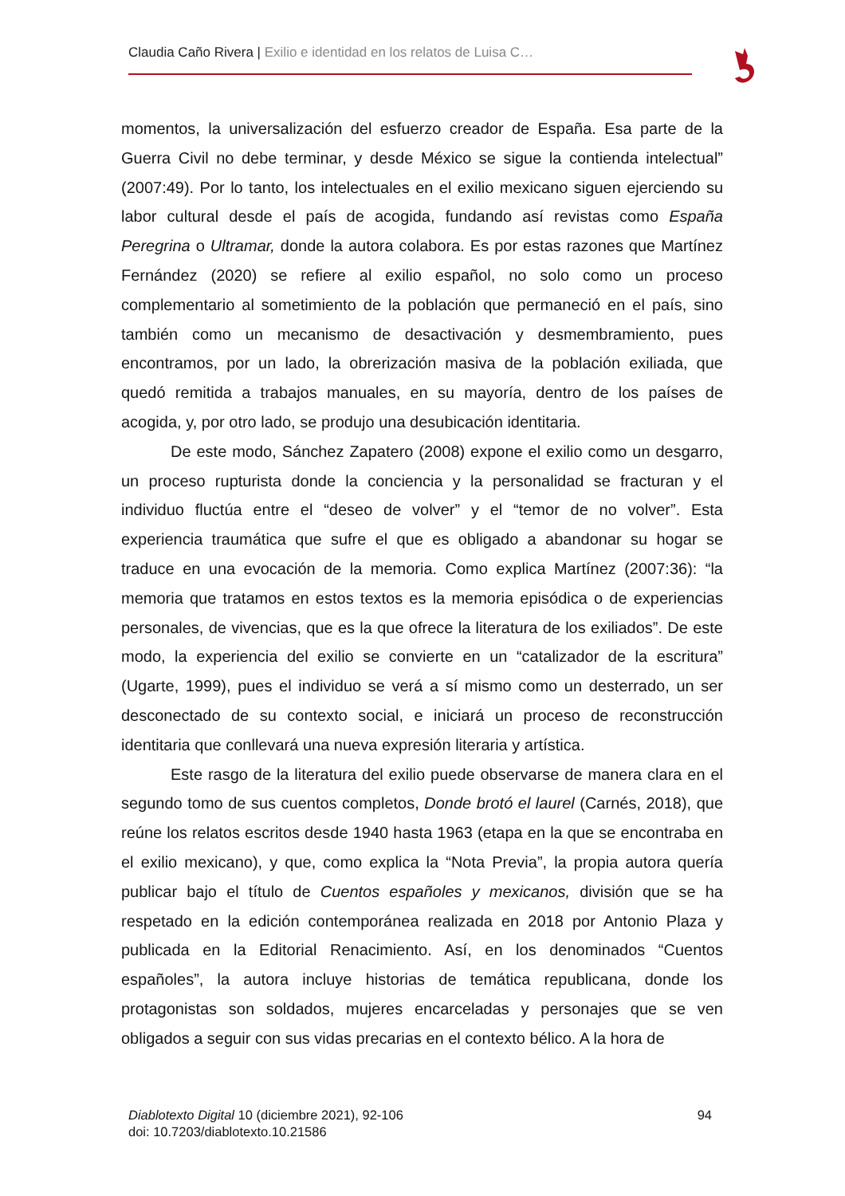Claudia Caño Rivera | Exilio e identidad en los relatos de Luisa C…
momentos, la universalización del esfuerzo creador de España. Esa parte de la Guerra Civil no debe terminar, y desde México se sigue la contienda intelectual” (2007:49). Por lo tanto, los intelectuales en el exilio mexicano siguen ejerciendo su labor cultural desde el país de acogida, fundando así revistas como España Peregrina o Ultramar, donde la autora colabora. Es por estas razones que Martínez Fernández (2020) se refiere al exilio español, no solo como un proceso complementario al sometimiento de la población que permaneció en el país, sino también como un mecanismo de desactivación y desmembramiento, pues encontramos, por un lado, la obrerización masiva de la población exiliada, que quedó remitida a trabajos manuales, en su mayoría, dentro de los países de acogida, y, por otro lado, se produjo una desubicación identitaria.
De este modo, Sánchez Zapatero (2008) expone el exilio como un desgarro, un proceso rupturista donde la conciencia y la personalidad se fracturan y el individuo fluctúa entre el “deseo de volver” y el “temor de no volver”. Esta experiencia traumática que sufre el que es obligado a abandonar su hogar se traduce en una evocación de la memoria. Como explica Martínez (2007:36): “la memoria que tratamos en estos textos es la memoria episódica o de experiencias personales, de vivencias, que es la que ofrece la literatura de los exiliados”. De este modo, la experiencia del exilio se convierte en un “catalizador de la escritura” (Ugarte, 1999), pues el individuo se verá a sí mismo como un desterrado, un ser desconectado de su contexto social, e iniciará un proceso de reconstrucción identitaria que conllevará una nueva expresión literaria y artística.
Este rasgo de la literatura del exilio puede observarse de manera clara en el segundo tomo de sus cuentos completos, Donde brotó el laurel (Carnés, 2018), que reúne los relatos escritos desde 1940 hasta 1963 (etapa en la que se encontraba en el exilio mexicano), y que, como explica la “Nota Previa”, la propia autora quería publicar bajo el título de Cuentos españoles y mexicanos, división que se ha respetado en la edición contemporánea realizada en 2018 por Antonio Plaza y publicada en la Editorial Renacimiento. Así, en los denominados “Cuentos españoles”, la autora incluye historias de temática republicana, donde los protagonistas son soldados, mujeres encarceladas y personajes que se ven obligados a seguir con sus vidas precarias en el contexto bélico. A la hora de
94 Diablotexto Digital 10 (diciembre 2021), 92-106
doi: 10.7203/diablotexto.10.21586